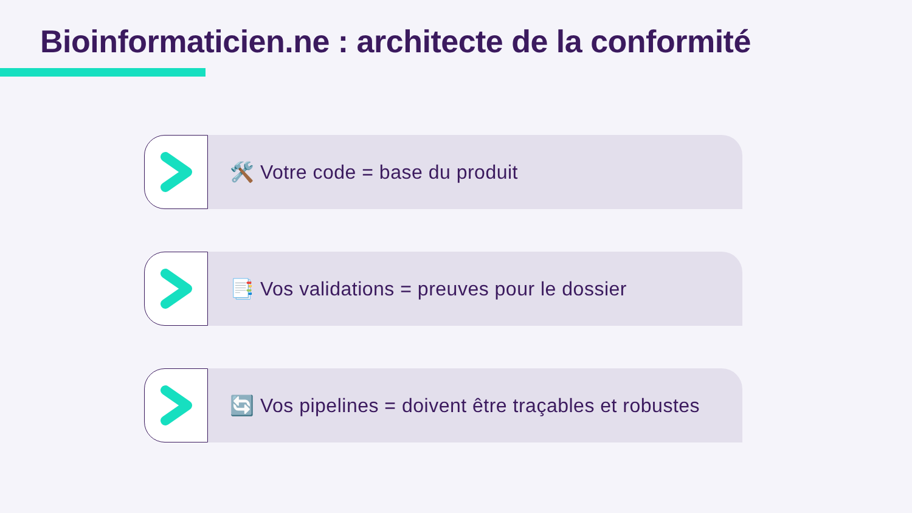Bioinformaticien.ne : architecte de la conformité
🛠️ Votre code = base du produit
📑 Vos validations = preuves pour le dossier
🔄 Vos pipelines = doivent être traçables et robustes